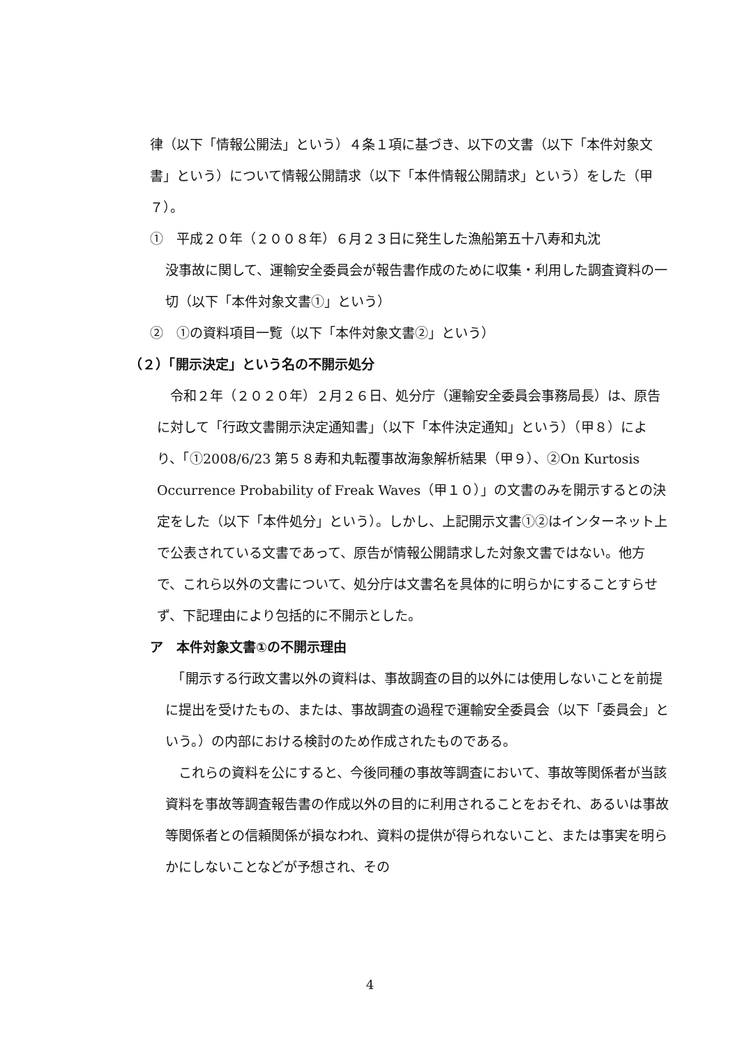律（以下「情報公開法」という）４条１項に基づき、以下の文書（以下「本件対象文書」という）について情報公開請求（以下「本件情報公開請求」という）をした（甲７）。
①　平成２０年（２００８年）６月２３日に発生した漁船第五十八寿和丸沈
没事故に関して、運輸安全委員会が報告書作成のために収集・利用した調査資料の一切（以下「本件対象文書①」という）
②　①の資料項目一覧（以下「本件対象文書②」という）
（２）「開示決定」という名の不開示処分
　令和２年（２０２０年）２月２６日、処分庁（運輸安全委員会事務局長）は、原告に対して「行政文書開示決定通知書」（以下「本件決定通知」という）（甲８）により、「①2008/6/23 第５８寿和丸転覆事故海象解析結果（甲９）、②On Kurtosis Occurrence Probability of Freak Waves（甲１０）」の文書のみを開示するとの決定をした（以下「本件処分」という）。しかし、上記開示文書①②はインターネット上で公表されている文書であって、原告が情報公開請求した対象文書ではない。他方で、これら以外の文書について、処分庁は文書名を具体的に明らかにすることすらせず、下記理由により包括的に不開示とした。
ア　本件対象文書①の不開示理由
　「開示する行政文書以外の資料は、事故調査の目的以外には使用しないことを前提に提出を受けたもの、または、事故調査の過程で運輸安全委員会（以下「委員会」という。）の内部における検討のため作成されたものである。
　これらの資料を公にすると、今後同種の事故等調査において、事故等関係者が当該資料を事故等調査報告書の作成以外の目的に利用されることをおそれ、あるいは事故等関係者との信頼関係が損なわれ、資料の提供が得られないこと、または事実を明らかにしないことなどが予想され、その
4